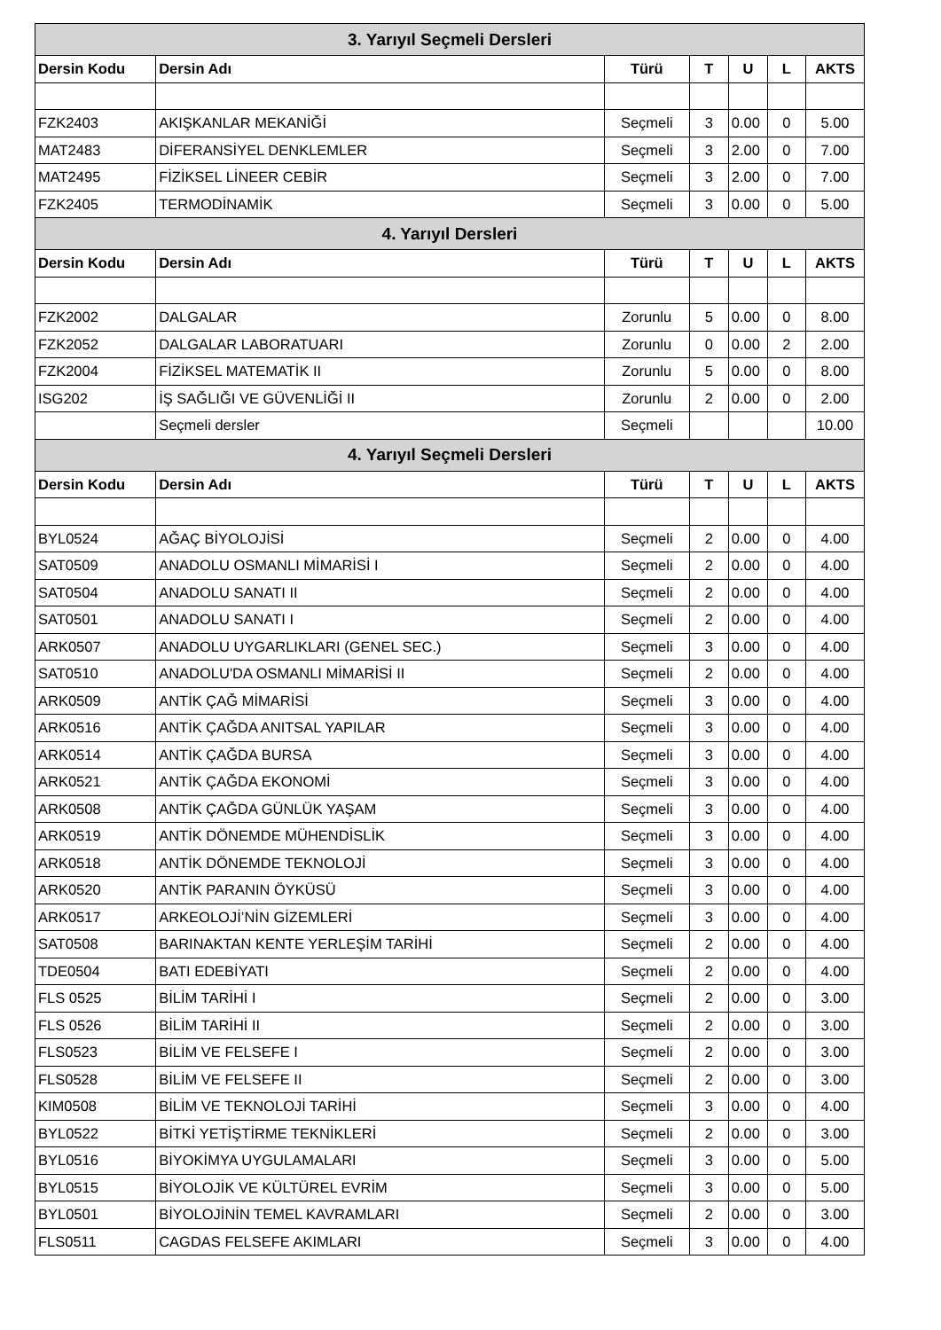| 3. Yarıyıl Seçmeli Dersleri | | | | | | |
| --- | --- | --- | --- | --- | --- | --- |
| Dersin Kodu | Dersin Adı | Türü | T | U | L | AKTS |
| FZK2403 | AKIŞKANLAR MEKANİĞİ | Seçmeli | 3 | 0.00 | 0 | 5.00 |
| MAT2483 | DİFERANSİYEL DENKLEMLER | Seçmeli | 3 | 2.00 | 0 | 7.00 |
| MAT2495 | FİZİKSEL LİNEER CEBİR | Seçmeli | 3 | 2.00 | 0 | 7.00 |
| FZK2405 | TERMODİNAMİK | Seçmeli | 3 | 0.00 | 0 | 5.00 |
| 4. Yarıyıl Dersleri | | | | | | |
| Dersin Kodu | Dersin Adı | Türü | T | U | L | AKTS |
| FZK2002 | DALGALAR | Zorunlu | 5 | 0.00 | 0 | 8.00 |
| FZK2052 | DALGALAR LABORATUARI | Zorunlu | 0 | 0.00 | 2 | 2.00 |
| FZK2004 | FİZİKSEL MATEMATİK II | Zorunlu | 5 | 0.00 | 0 | 8.00 |
| ISG202 | İŞ SAĞLIĞI VE GÜVENLİĞİ II | Zorunlu | 2 | 0.00 | 0 | 2.00 |
| | Seçmeli dersler | Seçmeli | | | | 10.00 |
| 4. Yarıyıl Seçmeli Dersleri | | | | | | |
| Dersin Kodu | Dersin Adı | Türü | T | U | L | AKTS |
| BYL0524 | AĞAÇ BİYOLOJİSİ | Seçmeli | 2 | 0.00 | 0 | 4.00 |
| SAT0509 | ANADOLU OSMANLI MİMARİSİ I | Seçmeli | 2 | 0.00 | 0 | 4.00 |
| SAT0504 | ANADOLU SANATI II | Seçmeli | 2 | 0.00 | 0 | 4.00 |
| SAT0501 | ANADOLU SANATI I | Seçmeli | 2 | 0.00 | 0 | 4.00 |
| ARK0507 | ANADOLU UYGARLIKLARI (GENEL SEC.) | Seçmeli | 3 | 0.00 | 0 | 4.00 |
| SAT0510 | ANADOLU'DA OSMANLI MİMARİSİ II | Seçmeli | 2 | 0.00 | 0 | 4.00 |
| ARK0509 | ANTİK ÇAĞ MİMARİSİ | Seçmeli | 3 | 0.00 | 0 | 4.00 |
| ARK0516 | ANTİK ÇAĞDA ANITSAL YAPILAR | Seçmeli | 3 | 0.00 | 0 | 4.00 |
| ARK0514 | ANTİK ÇAĞDA BURSA | Seçmeli | 3 | 0.00 | 0 | 4.00 |
| ARK0521 | ANTİK ÇAĞDA EKONOMİ | Seçmeli | 3 | 0.00 | 0 | 4.00 |
| ARK0508 | ANTİK ÇAĞDA GÜNLÜK YAŞAM | Seçmeli | 3 | 0.00 | 0 | 4.00 |
| ARK0519 | ANTİK DÖNEMDE MÜHENDİSLİK | Seçmeli | 3 | 0.00 | 0 | 4.00 |
| ARK0518 | ANTİK DÖNEMDE TEKNOLOJİ | Seçmeli | 3 | 0.00 | 0 | 4.00 |
| ARK0520 | ANTİK PARANIN ÖYKÜSÜ | Seçmeli | 3 | 0.00 | 0 | 4.00 |
| ARK0517 | ARKEOLOJİ’NİN GİZEMLERİ | Seçmeli | 3 | 0.00 | 0 | 4.00 |
| SAT0508 | BARINAKTAN KENTE YERLEŞİM TARİHİ | Seçmeli | 2 | 0.00 | 0 | 4.00 |
| TDE0504 | BATI EDEBİYATI | Seçmeli | 2 | 0.00 | 0 | 4.00 |
| FLS 0525 | BİLİM TARİHİ I | Seçmeli | 2 | 0.00 | 0 | 3.00 |
| FLS 0526 | BİLİM TARİHİ II | Seçmeli | 2 | 0.00 | 0 | 3.00 |
| FLS0523 | BİLİM VE FELSEFE I | Seçmeli | 2 | 0.00 | 0 | 3.00 |
| FLS0528 | BİLİM VE FELSEFE II | Seçmeli | 2 | 0.00 | 0 | 3.00 |
| KIM0508 | BİLİM VE TEKNOLOJİ TARİHİ | Seçmeli | 3 | 0.00 | 0 | 4.00 |
| BYL0522 | BİTKİ YETİŞTİRME TEKNİKLERİ | Seçmeli | 2 | 0.00 | 0 | 3.00 |
| BYL0516 | BİYOKİMYA UYGULAMALARI | Seçmeli | 3 | 0.00 | 0 | 5.00 |
| BYL0515 | BİYOLOJİK VE KÜLTÜREL EVRİM | Seçmeli | 3 | 0.00 | 0 | 5.00 |
| BYL0501 | BİYOLOJİNİN TEMEL KAVRAMLARI | Seçmeli | 2 | 0.00 | 0 | 3.00 |
| FLS0511 | CAGDAS FELSEFE AKIMLARI | Seçmeli | 3 | 0.00 | 0 | 4.00 |